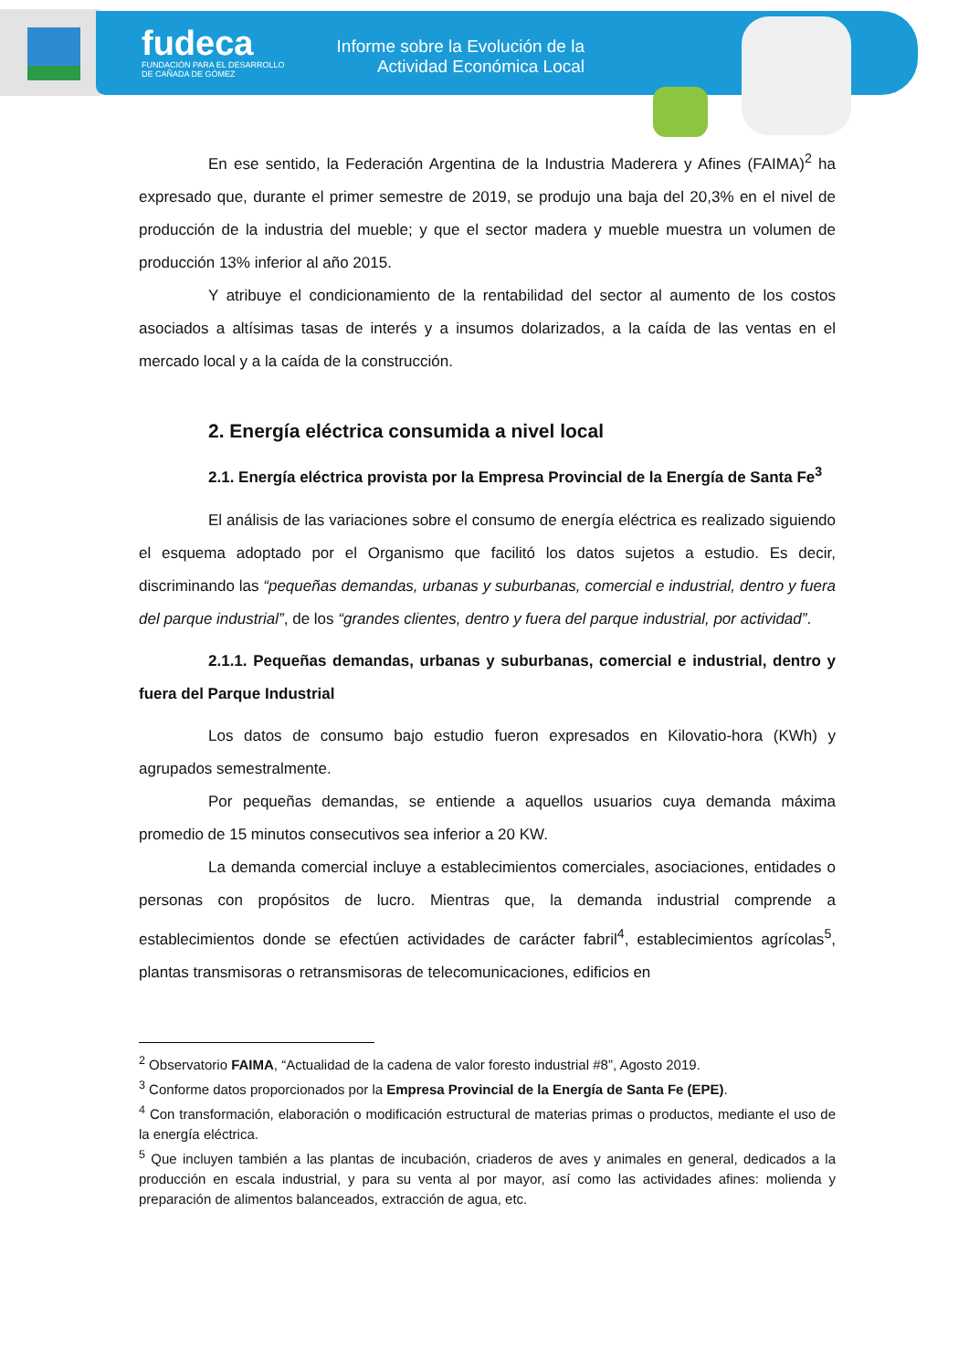fudeca
FUNDACIÓN PARA EL DESARROLLO
DE CAÑADA DE GÓMEZ
Informe sobre la Evolución de la
Actividad Económica Local
En ese sentido, la Federación Argentina de la Industria Maderera y Afines (FAIMA)<sup>2</sup> ha expresado que, durante el primer semestre de 2019, se produjo una baja del 20,3% en el nivel de producción de la industria del mueble; y que el sector madera y mueble muestra un volumen de producción 13% inferior al año 2015.
Y atribuye el condicionamiento de la rentabilidad del sector al aumento de los costos asociados a altísimas tasas de interés y a insumos dolarizados, a la caída de las ventas en el mercado local y a la caída de la construcción.
2. Energía eléctrica consumida a nivel local
2.1. Energía eléctrica provista por la Empresa Provincial de la Energía de Santa Fe<sup>3</sup>
El análisis de las variaciones sobre el consumo de energía eléctrica es realizado siguiendo el esquema adoptado por el Organismo que facilitó los datos sujetos a estudio. Es decir, discriminando las “pequeñas demandas, urbanas y suburbanas, comercial e industrial, dentro y fuera del parque industrial”, de los “grandes clientes, dentro y fuera del parque industrial, por actividad”.
2.1.1. Pequeñas demandas, urbanas y suburbanas, comercial e industrial, dentro y fuera del Parque Industrial
Los datos de consumo bajo estudio fueron expresados en Kilovatio-hora (KWh) y agrupados semestralmente.
Por pequeñas demandas, se entiende a aquellos usuarios cuya demanda máxima promedio de 15 minutos consecutivos sea inferior a 20 KW.
La demanda comercial incluye a establecimientos comerciales, asociaciones, entidades o personas con propósitos de lucro. Mientras que, la demanda industrial comprende a establecimientos donde se efectúen actividades de carácter fabril<sup>4</sup>, establecimientos agrícolas<sup>5</sup>, plantas transmisoras o retransmisoras de telecomunicaciones, edificios en
<sup>2</sup> Observatorio FAIMA, “Actualidad de la cadena de valor foresto industrial #8”, Agosto 2019.
<sup>3</sup> Conforme datos proporcionados por la Empresa Provincial de la Energía de Santa Fe (EPE).
<sup>4</sup> Con transformación, elaboración o modificación estructural de materias primas o productos, mediante el uso de la energía eléctrica.
<sup>5</sup> Que incluyen también a las plantas de incubación, criaderos de aves y animales en general, dedicados a la producción en escala industrial, y para su venta al por mayor, así como las actividades afines: molienda y preparación de alimentos balanceados, extracción de agua, etc.